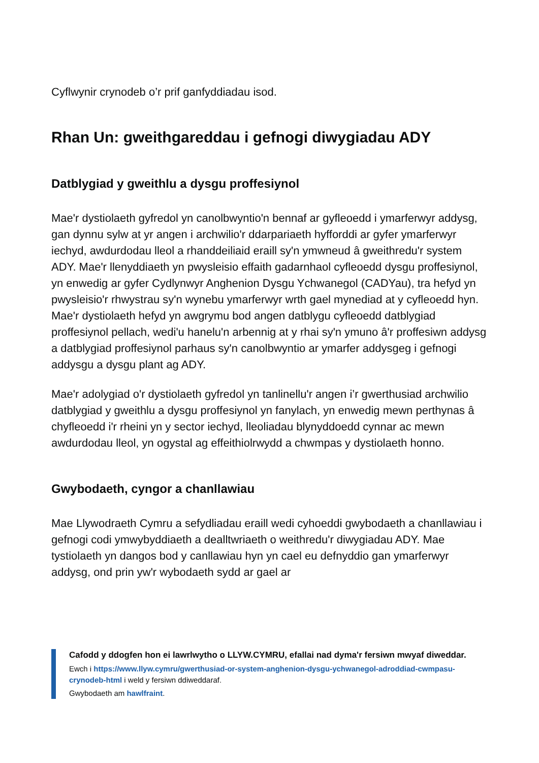Cyflwynir crynodeb o’r prif ganfyddiadau isod.
Rhan Un: gweithgareddau i gefnogi diwygiadau ADY
Datblygiad y gweithlu a dysgu proffesiynol
Mae'r dystiolaeth gyfredol yn canolbwyntio'n bennaf ar gyfleoedd i ymarferwyr addysg, gan dynnu sylw at yr angen i archwilio'r ddarpariaeth hyfforddi ar gyfer ymarferwyr iechyd, awdurdodau lleol a rhanddeiliaid eraill sy'n ymwneud â gweithredu'r system ADY. Mae'r llenyddiaeth yn pwysleisio effaith gadarnhaol cyfleoedd dysgu proffesiynol, yn enwedig ar gyfer Cydlynwyr Anghenion Dysgu Ychwanegol (CADYau), tra hefyd yn pwysleisio'r rhwystrau sy'n wynebu ymarferwyr wrth gael mynediad at y cyfleoedd hyn. Mae'r dystiolaeth hefyd yn awgrymu bod angen datblygu cyfleoedd datblygiad proffesiynol pellach, wedi'u hanelu'n arbennig at y rhai sy'n ymuno â'r proffesiwn addysg a datblygiad proffesiynol parhaus sy'n canolbwyntio ar ymarfer addysgeg i gefnogi addysgu a dysgu plant ag ADY.
Mae'r adolygiad o'r dystiolaeth gyfredol yn tanlinellu'r angen i’r gwerthusiad archwilio datblygiad y gweithlu a dysgu proffesiynol yn fanylach, yn enwedig mewn perthynas â chyfleoedd i'r rheini yn y sector iechyd, lleoliadau blynyddoedd cynnar ac mewn awdurdodau lleol, yn ogystal ag effeithiolrwydd a chwmpas y dystiolaeth honno.
Gwybodaeth, cyngor a chanllawiau
Mae Llywodraeth Cymru a sefydliadau eraill wedi cyhoeddi gwybodaeth a chanllawiau i gefnogi codi ymwybyddiaeth a dealltwriaeth o weithredu'r diwygiadau ADY. Mae tystiolaeth yn dangos bod y canllawiau hyn yn cael eu defnyddio gan ymarferwyr addysg, ond prin yw'r wybodaeth sydd ar gael ar
Cafodd y ddogfen hon ei lawrlwytho o LLYW.CYMRU, efallai nad dyma'r fersiwn mwyaf diweddar.
Ewch i https://www.llyw.cymru/gwerthusiad-or-system-anghenion-dysgu-ychwanegol-adroddiad-cwmpasu-crynodeb-html i weld y fersiwn ddiweddaraf.
Gwybodaeth am hawlfraint.